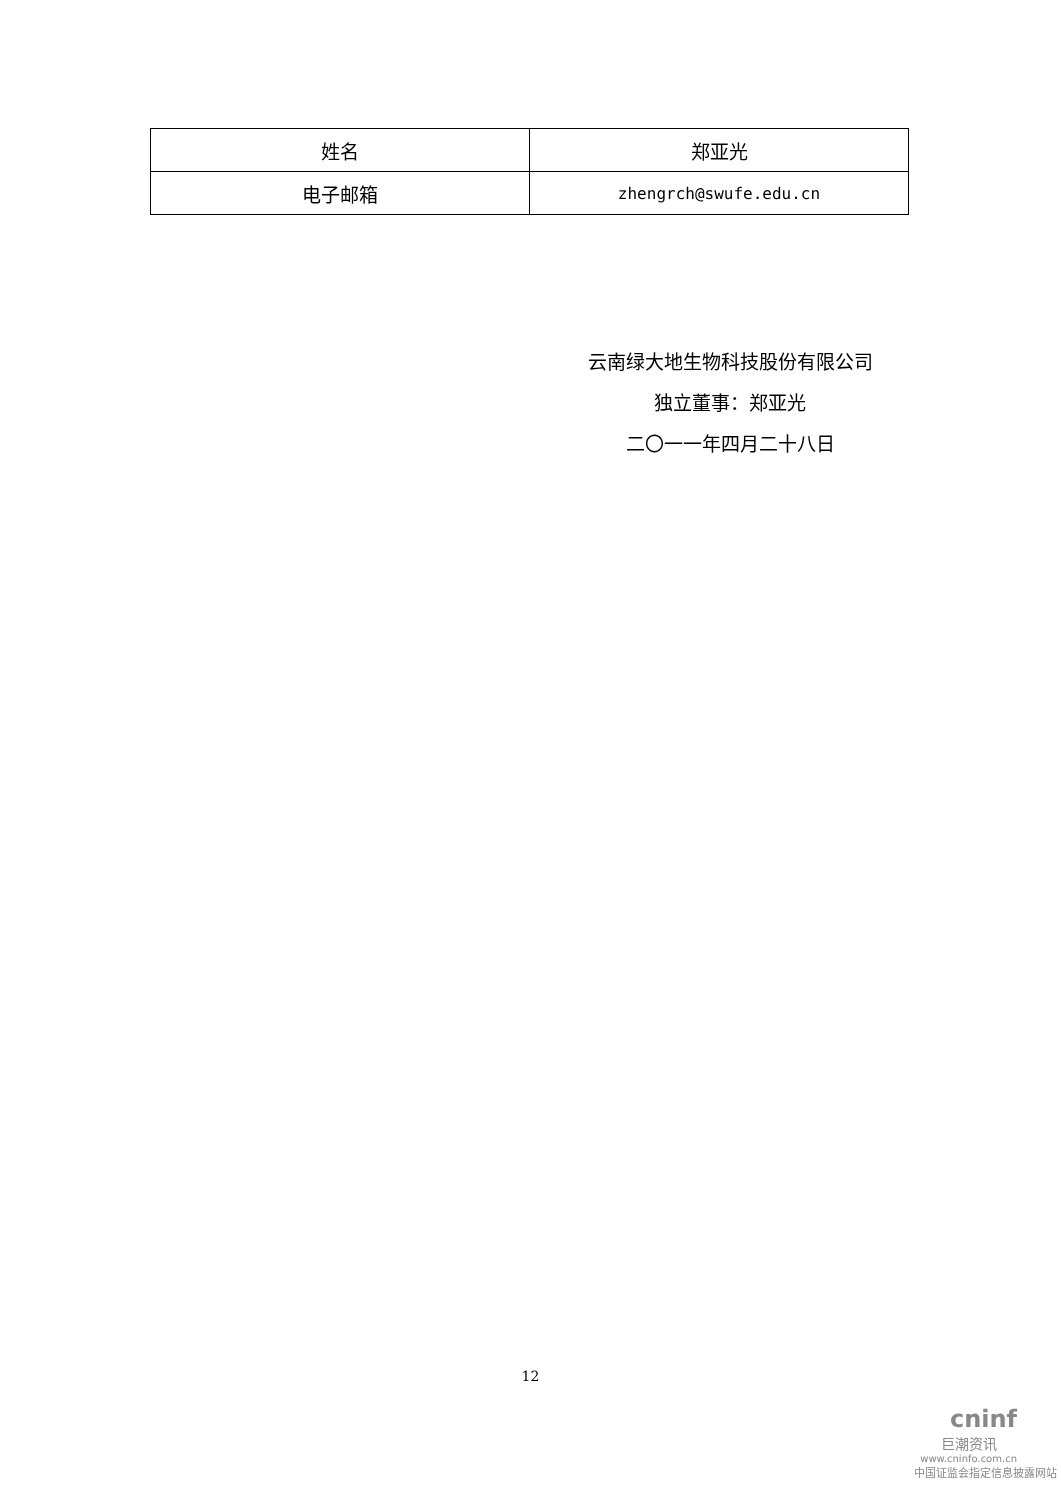| 姓名 | 郑亚光 |
| 电子邮箱 | zhengrch@swufe.edu.cn |
云南绿大地生物科技股份有限公司
独立董事：郑亚光
二〇一一年四月二十八日
12
cninf
巨潮资讯
www.cninfo.com.cn
中国证监会指定信息披露网站